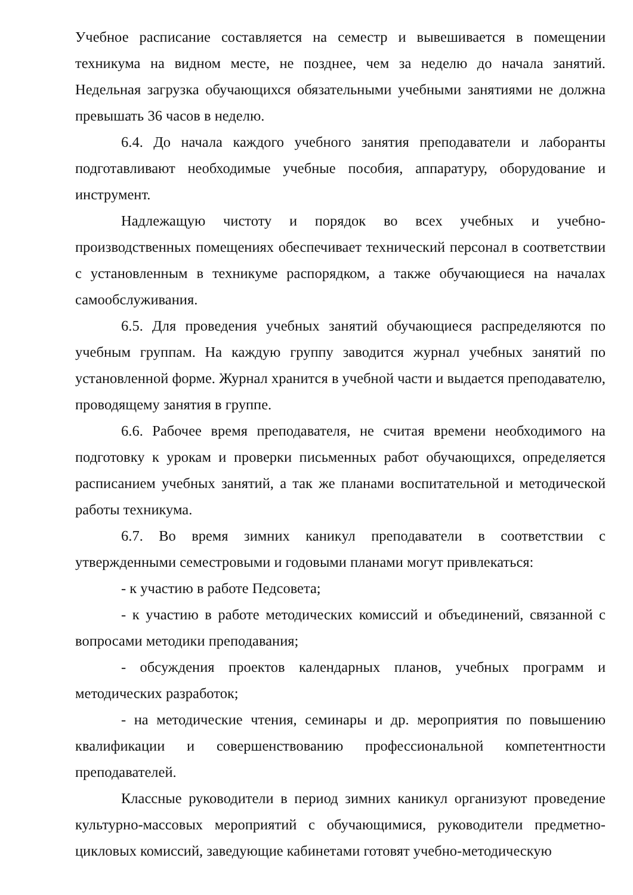Учебное расписание составляется на семестр и вывешивается в помещении техникума на видном месте, не позднее, чем за неделю до начала занятий. Недельная загрузка обучающихся обязательными учебными занятиями не должна превышать 36 часов в неделю.
6.4. До начала каждого учебного занятия преподаватели и лаборанты подготавливают необходимые учебные пособия, аппаратуру, оборудование и инструмент.
Надлежащую чистоту и порядок во всех учебных и учебно-производственных помещениях обеспечивает технический персонал в соответствии с установленным в техникуме распорядком, а также обучающиеся на началах самообслуживания.
6.5. Для проведения учебных занятий обучающиеся распределяются по учебным группам. На каждую группу заводится журнал учебных занятий по установленной форме. Журнал хранится в учебной части и выдается преподавателю, проводящему занятия в группе.
6.6. Рабочее время преподавателя, не считая времени необходимого на подготовку к урокам и проверки письменных работ обучающихся, определяется расписанием учебных занятий, а так же планами воспитательной и методической работы техникума.
6.7. Во время зимних каникул преподаватели в соответствии с утвержденными семестровыми и годовыми планами могут привлекаться:
- к участию в работе Педсовета;
- к участию в работе методических комиссий и объединений, связанной с вопросами методики преподавания;
- обсуждения проектов календарных планов, учебных программ и методических разработок;
- на методические чтения, семинары и др. мероприятия по повышению квалификации и совершенствованию профессиональной компетентности преподавателей.
Классные руководители в период зимних каникул организуют проведение культурно-массовых мероприятий с обучающимися, руководители предметно-цикловых комиссий, заведующие кабинетами готовят учебно-методическую